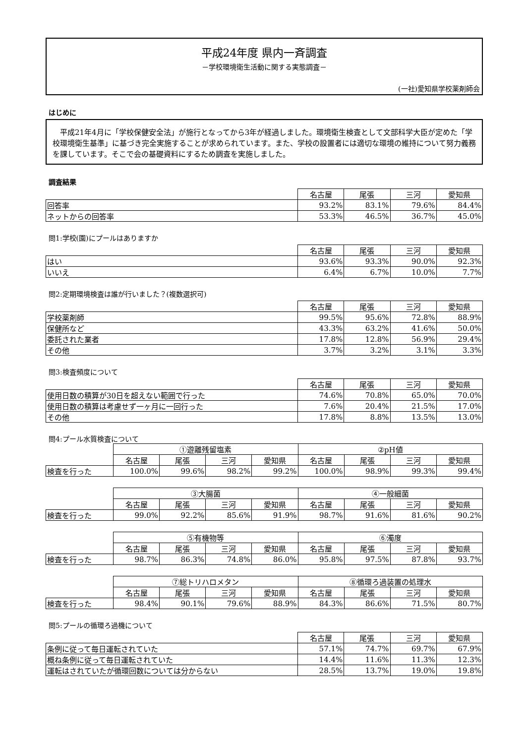平成24年度 県内一斉調査
－学校環境衛生活動に関する実態調査－
(一社)愛知県学校薬剤師会
はじめに
　平成21年4月に「学校保健安全法」が施行となってから3年が経過しました。環境衛生検査として文部科学大臣が定めた「学校環境衛生基準」に基づき完全実施することが求められています。また、学校の設置者には適切な環境の維持について努力義務を課しています。そこで会の基礎資料にするため調査を実施しました。
調査結果
| | 名古屋 | 尾張 | 三河 | 愛知県 |
| 回答率 | 93.2% | 83.1% | 79.6% | 84.4% |
| ネットからの回答率 | 53.3% | 46.5% | 36.7% | 45.0% |
問1:学校(園)にプールはありますか
| | 名古屋 | 尾張 | 三河 | 愛知県 |
| はい | 93.6% | 93.3% | 90.0% | 92.3% |
| いいえ | 6.4% | 6.7% | 10.0% | 7.7% |
問2:定期環境検査は誰が行いました？(複数選択可)
| | 名古屋 | 尾張 | 三河 | 愛知県 |
| 学校薬剤師 | 99.5% | 95.6% | 72.8% | 88.9% |
| 保健所など | 43.3% | 63.2% | 41.6% | 50.0% |
| 委託された業者 | 17.8% | 12.8% | 56.9% | 29.4% |
| その他 | 3.7% | 3.2% | 3.1% | 3.3% |
問3:検査頻度について
| | 名古屋 | 尾張 | 三河 | 愛知県 |
| 使用日数の積算が30日を超えない範囲で行った | 74.6% | 70.8% | 65.0% | 70.0% |
| 使用日数の積算は考慮せず一ヶ月に一回行った | 7.6% | 20.4% | 21.5% | 17.0% |
| その他 | 17.8% | 8.8% | 13.5% | 13.0% |
問4:プール水質検査について
| | ①遊離残留塩素 | | | | ②pH値 | | | |
| | 名古屋 | 尾張 | 三河 | 愛知県 | 名古屋 | 尾張 | 三河 | 愛知県 |
| 検査を行った | 100.0% | 99.6% | 98.2% | 99.2% | 100.0% | 98.9% | 99.3% | 99.4% |
| | ③大腸菌 | | | | ④一般細菌 | | | |
| | 名古屋 | 尾張 | 三河 | 愛知県 | 名古屋 | 尾張 | 三河 | 愛知県 |
| 検査を行った | 99.0% | 92.2% | 85.6% | 91.9% | 98.7% | 91.6% | 81.6% | 90.2% |
| | ⑤有機物等 | | | | ⑥濁度 | | | |
| | 名古屋 | 尾張 | 三河 | 愛知県 | 名古屋 | 尾張 | 三河 | 愛知県 |
| 検査を行った | 98.7% | 86.3% | 74.8% | 86.0% | 95.8% | 97.5% | 87.8% | 93.7% |
| | ⑦総トリハロメタン | | | | ⑧循環ろ過装置の処理水 | | | |
| | 名古屋 | 尾張 | 三河 | 愛知県 | 名古屋 | 尾張 | 三河 | 愛知県 |
| 検査を行った | 98.4% | 90.1% | 79.6% | 88.9% | 84.3% | 86.6% | 71.5% | 80.7% |
問5:プールの循環ろ過機について
| | 名古屋 | 尾張 | 三河 | 愛知県 |
| 条例に従って毎日運転されていた | 57.1% | 74.7% | 69.7% | 67.9% |
| 概ね条例に従って毎日運転されていた | 14.4% | 11.6% | 11.3% | 12.3% |
| 運転はされていたが循環回数については分からない | 28.5% | 13.7% | 19.0% | 19.8% |